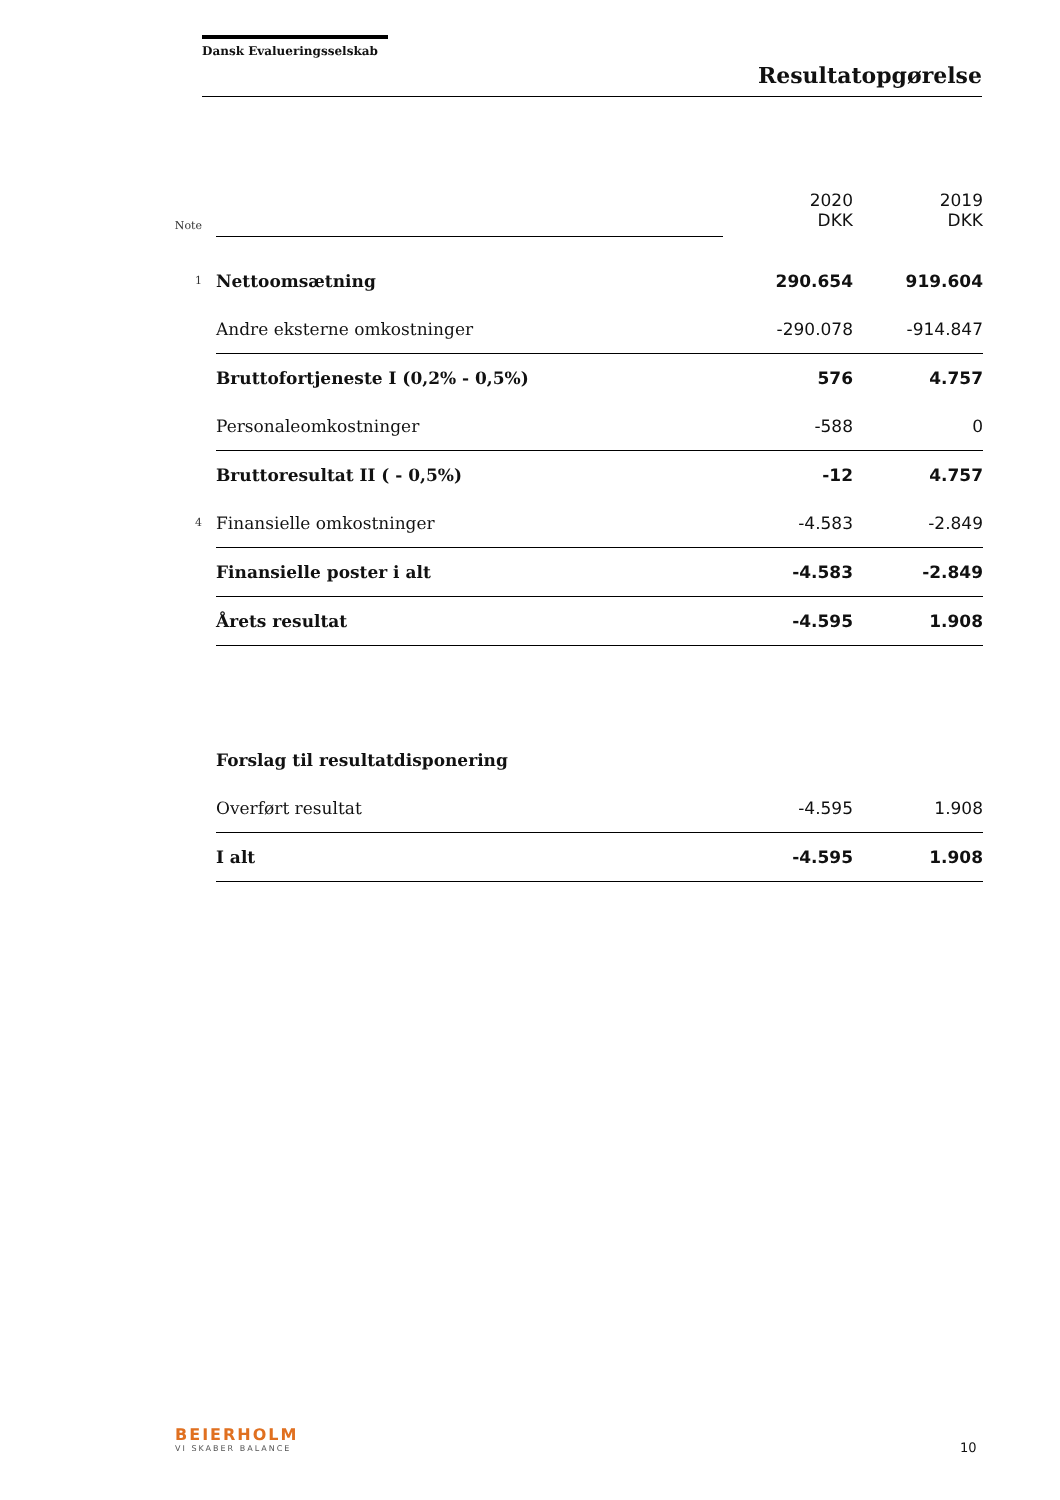Dansk Evalueringsselskab
Resultatopgørelse
| Note | | 2020 DKK | 2019 DKK |
| 1 | Nettoomsætning | 290.654 | 919.604 |
| | Andre eksterne omkostninger | -290.078 | -914.847 |
| | Bruttofortjeneste I (0,2% - 0,5%) | 576 | 4.757 |
| | Personaleomkostninger | -588 | 0 |
| | Bruttoresultat II ( - 0,5%) | -12 | 4.757 |
| 4 | Finansielle omkostninger | -4.583 | -2.849 |
| | Finansielle poster i alt | -4.583 | -2.849 |
| | Årets resultat | -4.595 | 1.908 |
| | Forslag til resultatdisponering | | |
| | Overført resultat | -4.595 | 1.908 |
| | I alt | -4.595 | 1.908 |
BEIERHOLM
VI SKABER BALANCE
10